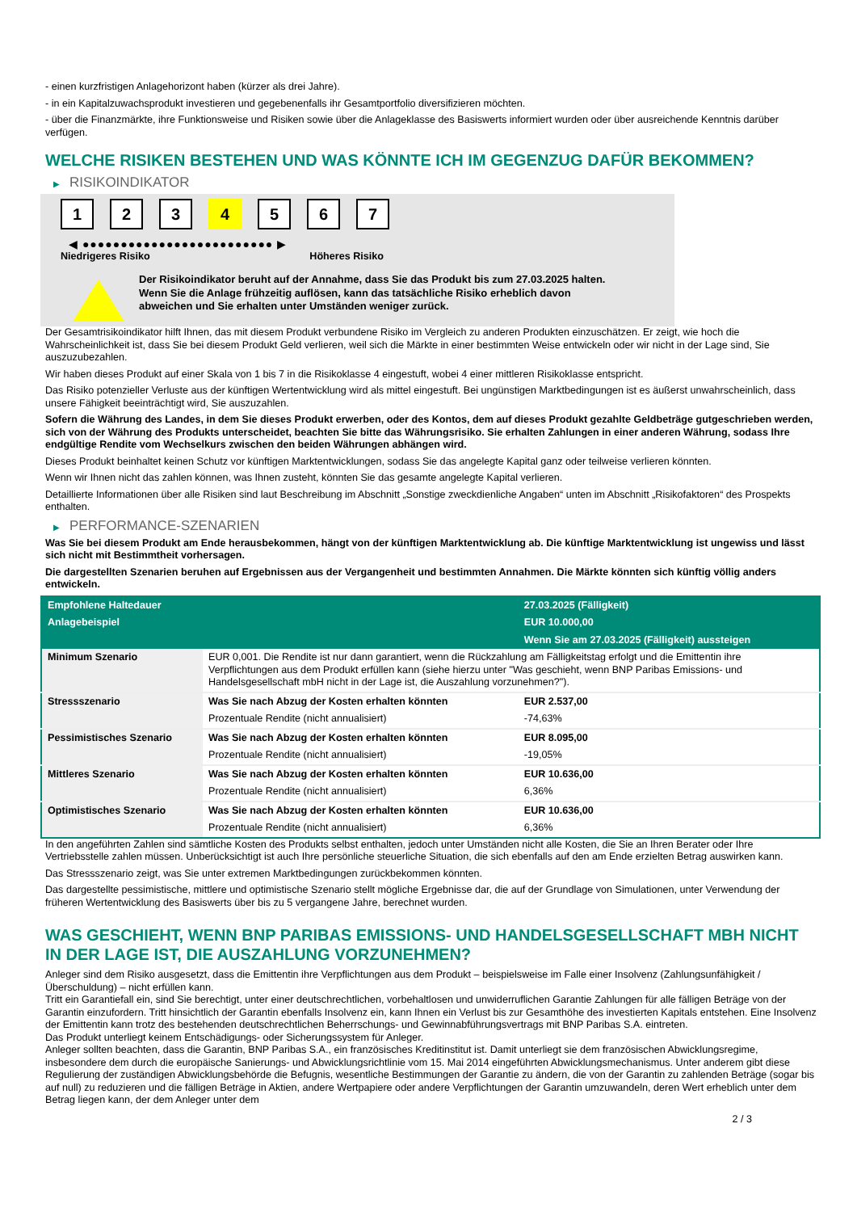- einen kurzfristigen Anlagehorizont haben (kürzer als drei Jahre).
- in ein Kapitalzuwachsprodukt investieren und gegebenenfalls ihr Gesamtportfolio diversifizieren möchten.
- über die Finanzmärkte, ihre Funktionsweise und Risiken sowie über die Anlageklasse des Basiswerts informiert wurden oder über ausreichende Kenntnis darüber verfügen.
WELCHE RISIKEN BESTEHEN UND WAS KÖNNTE ICH IM GEGENZUG DAFÜR BEKOMMEN?
▶ RISIKOINDIKATOR
1 2 3 4 5 6 7
◀ ●●●●●●●●●●●●●●●●●●●●●●●●● ▶
Niedrigeres Risiko Höheres Risiko
Der Risikoindikator beruht auf der Annahme, dass Sie das Produkt bis zum 27.03.2025 halten.
Wenn Sie die Anlage frühzeitig auflösen, kann das tatsächliche Risiko erheblich davon abweichen und Sie erhalten unter Umständen weniger zurück.
Der Gesamtrisikoindikator hilft Ihnen, das mit diesem Produkt verbundene Risiko im Vergleich zu anderen Produkten einzuschätzen. Er zeigt, wie hoch die Wahrscheinlichkeit ist, dass Sie bei diesem Produkt Geld verlieren, weil sich die Märkte in einer bestimmten Weise entwickeln oder wir nicht in der Lage sind, Sie auszuzubezahlen.
Wir haben dieses Produkt auf einer Skala von 1 bis 7 in die Risikoklasse 4 eingestuft, wobei 4 einer mittleren Risikoklasse entspricht.
Das Risiko potenzieller Verluste aus der künftigen Wertentwicklung wird als mittel eingestuft. Bei ungünstigen Marktbedingungen ist es äußerst unwahrscheinlich, dass unsere Fähigkeit beeinträchtigt wird, Sie auszuzahlen.
Sofern die Währung des Landes, in dem Sie dieses Produkt erwerben, oder des Kontos, dem auf dieses Produkt gezahlte Geldbeträge gutgeschrieben werden, sich von der Währung des Produkts unterscheidet, beachten Sie bitte das Währungsrisiko. Sie erhalten Zahlungen in einer anderen Währung, sodass Ihre endgültige Rendite vom Wechselkurs zwischen den beiden Währungen abhängen wird.
Dieses Produkt beinhaltet keinen Schutz vor künftigen Marktentwicklungen, sodass Sie das angelegte Kapital ganz oder teilweise verlieren könnten.
Wenn wir Ihnen nicht das zahlen können, was Ihnen zusteht, könnten Sie das gesamte angelegte Kapital verlieren.
Detaillierte Informationen über alle Risiken sind laut Beschreibung im Abschnitt „Sonstige zweckdienliche Angaben“ unten im Abschnitt „Risikofaktoren“ des Prospekts enthalten.
▶ PERFORMANCE-SZENARIEN
Was Sie bei diesem Produkt am Ende herausbekommen, hängt von der künftigen Marktentwicklung ab. Die künftige Marktentwicklung ist ungewiss und lässt sich nicht mit Bestimmtheit vorhersagen.
Die dargestellten Szenarien beruhen auf Ergebnissen aus der Vergangenheit und bestimmten Annahmen. Die Märkte könnten sich künftig völlig anders entwickeln.
| Empfohlene Haltedauer | | 27.03.2025 (Fälligkeit) |
| Anlagebeispiel | | EUR 10.000,00 |
| | | Wenn Sie am 27.03.2025 (Fälligkeit) aussteigen |
| Minimum Szenario | EUR 0,001. Die Rendite ist nur dann garantiert, wenn die Rückzahlung am Fälligkeitstag erfolgt und die Emittentin ihre Verpflichtungen aus dem Produkt erfüllen kann (siehe hierzu unter "Was geschieht, wenn BNP Paribas Emissions- und Handelsgesellschaft mbH nicht in der Lage ist, die Auszahlung vorzunehmen?"). | |
| Stressszenario | Was Sie nach Abzug der Kosten erhalten könnten | EUR 2.537,00 |
| | Prozentuale Rendite (nicht annualisiert) | -74,63% |
| Pessimistisches Szenario | Was Sie nach Abzug der Kosten erhalten könnten | EUR 8.095,00 |
| | Prozentuale Rendite (nicht annualisiert) | -19,05% |
| Mittleres Szenario | Was Sie nach Abzug der Kosten erhalten könnten | EUR 10.636,00 |
| | Prozentuale Rendite (nicht annualisiert) | 6,36% |
| Optimistisches Szenario | Was Sie nach Abzug der Kosten erhalten könnten | EUR 10.636,00 |
| | Prozentuale Rendite (nicht annualisiert) | 6,36% |
In den angeführten Zahlen sind sämtliche Kosten des Produkts selbst enthalten, jedoch unter Umständen nicht alle Kosten, die Sie an Ihren Berater oder Ihre Vertriebsstelle zahlen müssen. Unberücksichtigt ist auch Ihre persönliche steuerliche Situation, die sich ebenfalls auf den am Ende erzielten Betrag auswirken kann.
Das Stressszenario zeigt, was Sie unter extremen Marktbedingungen zurückbekommen könnten.
Das dargestellte pessimistische, mittlere und optimistische Szenario stellt mögliche Ergebnisse dar, die auf der Grundlage von Simulationen, unter Verwendung der früheren Wertentwicklung des Basiswerts über bis zu 5 vergangene Jahre, berechnet wurden.
WAS GESCHIEHT, WENN BNP PARIBAS EMISSIONS- UND HANDELSGESELLSCHAFT MBH NICHT IN DER LAGE IST, DIE AUSZAHLUNG VORZUNEHMEN?
Anleger sind dem Risiko ausgesetzt, dass die Emittentin ihre Verpflichtungen aus dem Produkt – beispielsweise im Falle einer Insolvenz (Zahlungsunfähigkeit / Überschuldung) – nicht erfüllen kann.
Tritt ein Garantiefall ein, sind Sie berechtigt, unter einer deutschrechtlichen, vorbehaltlosen und unwiderruflichen Garantie Zahlungen für alle fälligen Beträge von der Garantin einzufordern. Tritt hinsichtlich der Garantin ebenfalls Insolvenz ein, kann Ihnen ein Verlust bis zur Gesamthöhe des investierten Kapitals entstehen. Eine Insolvenz der Emittentin kann trotz des bestehenden deutschrechtlichen Beherrschungs- und Gewinnabführungsvertrags mit BNP Paribas S.A. eintreten.
Das Produkt unterliegt keinem Entschädigungs- oder Sicherungssystem für Anleger.
Anleger sollten beachten, dass die Garantin, BNP Paribas S.A., ein französisches Kreditinstitut ist. Damit unterliegt sie dem französischen Abwicklungsregime, insbesondere dem durch die europäische Sanierungs- und Abwicklungsrichtlinie vom 15. Mai 2014 eingeführten Abwicklungsmechanismus. Unter anderem gibt diese Regulierung der zuständigen Abwicklungsbehörde die Befugnis, wesentliche Bestimmungen der Garantie zu ändern, die von der Garantin zu zahlenden Beträge (sogar bis auf null) zu reduzieren und die fälligen Beträge in Aktien, andere Wertpapiere oder andere Verpflichtungen der Garantin umzuwandeln, deren Wert erheblich unter dem Betrag liegen kann, der dem Anleger unter dem
2 / 3